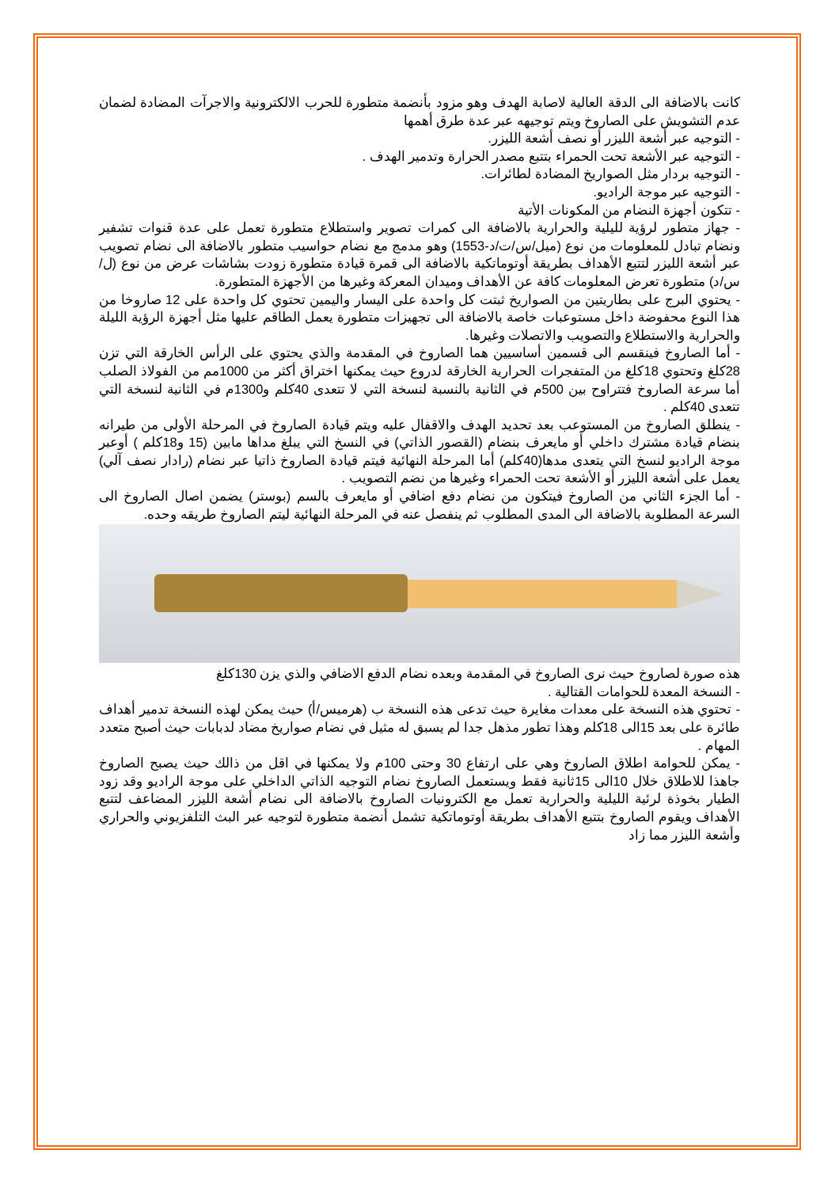كانت بالاضافة الى الدقة العالية لاصابة الهدف وهو مزود بأنضمة متطورة للحرب الالكترونية والاجرآت المضادة لضمان عدم التشويش على الصاروخ ويتم توجيهه عبر عدة طرق أهمها
- التوجيه عبر أشعة الليزر أو نصف أشعة الليزر.
- التوجيه عبر الأشعة تحت الحمراء بتتبع مصدر الحرارة وتدمير الهدف .
- التوجيه بردار مثل الصواريخ المضادة لطائرات.
- التوجيه عبر موجة الراديو.
- تتكون أجهزة النضام من المكونات الأتية
- جهاز متطور لرؤية لليلية والحرارية بالاضافة الى كمرات تصوير واستطلاع متطورة تعمل على عدة قنوات تشفير ونضام تبادل للمعلومات من نوع (ميل/س/ت/د-1553) وهو مدمج مع نضام حواسيب متطور بالاضافة الى نضام تصويب عبر أشعة الليزر لتتبع الأهداف بطريقة أوتوماتكية بالاضافة الى قمرة قيادة متطورة زودت بشاشات عرض من نوع (ل/س/د) متطورة تعرض المعلومات كافة عن الأهداف وميدان المعركة وغيرها من الأجهزة المتطورة.
- يحتوي البرج على بطاريتين من الصواريخ ثبتت كل واحدة على اليسار واليمين تحتوي كل واحدة على 12 صاروخا من هذا النوع محفوضة داخل مستوعبات خاصة بالاضافة الى تجهيزات متطورة يعمل الطاقم عليها مثل أجهزة الرؤية الليلة والحرارية والاستطلاع والتصويب والاتصلات وغيرها.
- أما الصاروخ فينقسم الى قسمين أساسيين هما الصاروخ في المقدمة والذي يحتوي على الرأس الخارقة التي تزن 28كلغ وتحتوي 18كلغ من المتفجرات الحرارية الخارقة لدروع حيث يمكنها اختراق أكثر من 1000مم من الفولاذ الصلب أما سرعة الصاروخ فتتراوح بين 500م في الثانية بالنسبة لنسخة التي لا تتعدى 40كلم و1300م في الثانية لنسخة التي تتعدى 40كلم .
- ينطلق الصاروخ من المستوعب بعد تحديد الهدف والاقفال عليه ويتم قيادة الصاروخ في المرحلة الأولى من طيرانه بنضام قيادة مشترك داخلي أو مايعرف بنضام (القصور الذاتي) في النسخ التي يبلغ مداها مابين (15 و18كلم ) أوعبر موجة الراديو لنسخ التي يتعدى مدها(40كلم) أما المرحلة النهائية فيتم قيادة الصاروخ ذاتيا عبر نضام (رادار نصف آلي) يعمل على أشعة الليزر أو الأشعة تحت الحمراء وغيرها من نضم التصويب .
- أما الجزء الثاني من الصاروخ فيتكون من نضام دفع اضافي أو مايعرف بالسم (بوستر) يضمن اصال الصاروخ الى السرعة المطلوبة بالاضافة الى المدى المطلوب ثم ينفصل عنه في المرحلة النهائية ليتم الصاروخ طريقه وحده.
هذه صورة لصاروخ حيث نرى الصاروخ في المقدمة وبعده نضام الدفع الاضافي والذي يزن 130كلغ
- النسخة المعدة للحوامات القتالية .
- تحتوي هذه النسخة على معدات مغايرة حيث تدعى هذه النسخة ب (هرميس/أ) حيث يمكن لهذه النسخة تدمير أهداف طائرة على بعد 15الى 18كلم وهذا تطور مذهل جدا لم يسبق له مثيل في نضام صواريخ مضاد لدبابات حيث أصبح متعدد المهام .
- يمكن للحوامة اطلاق الصاروخ وهي على ارتفاع 30 وحتى 100م ولا يمكنها في اقل من ذالك حيث يصبح الصاروخ جاهذا للاطلاق خلال 10الى 15ثانية فقط ويستعمل الصاروخ نضام التوجيه الذاتي الداخلي على موجة الراديو وقد زود الطيار بخوذة لرئية الليلية والحرارية تعمل مع الكترونيات الصاروخ بالاضافة الى نضام أشعة الليزر المضاعف لتتبع الأهداف ويقوم الصاروخ بتتبع الأهداف بطريقة أوتوماتكية تشمل أنضمة متطورة لتوجيه عبر البث التلفزيوني والحراري وأشعة الليزر مما زاد